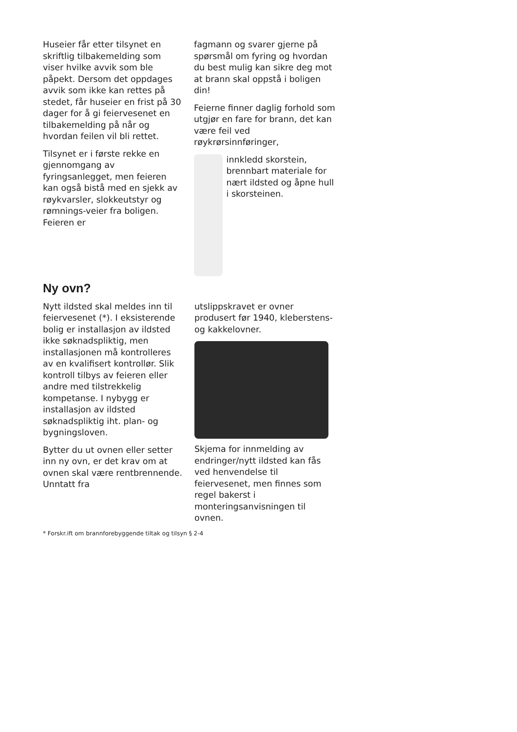Huseier får etter tilsynet en skriftlig tilbakemelding som viser hvilke avvik som ble påpekt. Dersom det oppdages avvik som ikke kan rettes på stedet, får huseier en frist på 30 dager for å gi feiervesenet en tilbakemelding på når og hvordan feilen vil bli rettet.
Tilsynet er i første rekke en gjennomgang av fyringsanlegget, men feieren kan også bistå med en sjekk av røykvarsler, slokkeutstyr og rømnings-veier fra boligen. Feieren er
fagmann og svarer gjerne på spørsmål om fyring og hvordan du best mulig kan sikre deg mot at brann skal oppstå i boligen din!
Feierne finner daglig forhold som utgjør en fare for brann, det kan være feil ved røykrørsinnføringer,
innkledd skorstein, brennbart materiale for nært ildsted og åpne hull i skorsteinen.
Ny ovn?
Nytt ildsted skal meldes inn til feiervesenet (*). I eksisterende bolig er installasjon av ildsted ikke søknadspliktig, men installasjonen må kontrolleres av en kvalifisert kontrollør. Slik kontroll tilbys av feieren eller andre med tilstrekkelig kompetanse. I nybygg er installasjon av ildsted søknadspliktig iht. plan- og bygningsloven.
Bytter du ut ovnen eller setter inn ny ovn, er det krav om at ovnen skal være rentbrennende. Unntatt fra
utslippskravet er ovner produsert før 1940, kleberstens- og kakkelovner.
Skjema for innmelding av endringer/nytt ildsted kan fås ved henvendelse til feiervesenet, men finnes som regel bakerst i monteringsanvisningen til ovnen.
* Forskr.ift om brannforebyggende tiltak og tilsyn § 2-4